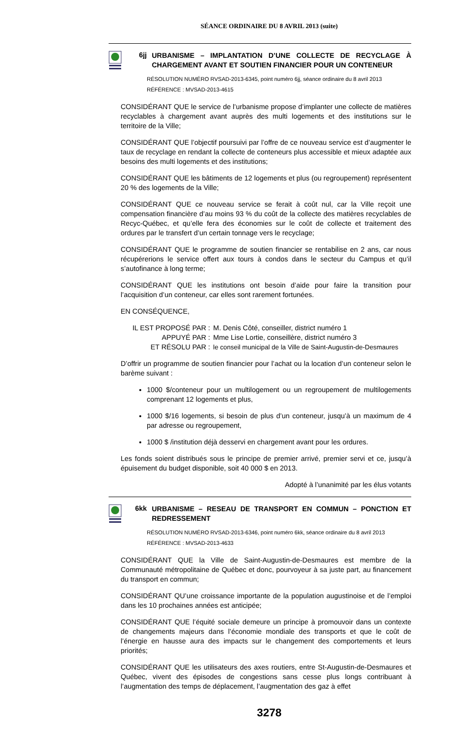SÉANCE ORDINAIRE DU 8 AVRIL 2013 (suite)
6jj
URBANISME – IMPLANTATION D’UNE COLLECTE DE RECYCLAGE À CHARGEMENT AVANT ET SOUTIEN FINANCIER POUR UN CONTENEUR
RÉSOLUTION NUMÉRO RVSAD-2013-6345, point numéro 6jj, séance ordinaire du 8 avril 2013
RÉFÉRENCE : MVSAD-2013-4615
CONSIDÉRANT QUE le service de l’urbanisme propose d’implanter une collecte de matières recyclables à chargement avant auprès des multi logements et des institutions sur le territoire de la Ville;
CONSIDÉRANT QUE l’objectif poursuivi par l’offre de ce nouveau service est d’augmenter le taux de recyclage en rendant la collecte de conteneurs plus accessible et mieux adaptée aux besoins des multi logements et des institutions;
CONSIDÉRANT QUE les bâtiments de 12 logements et plus (ou regroupement) représentent 20 % des logements de la Ville;
CONSIDÉRANT QUE ce nouveau service se ferait à coût nul, car la Ville reçoit une compensation financière d’au moins 93 % du coût de la collecte des matières recyclables de Recyc-Québec, et qu’elle fera des économies sur le coût de collecte et traitement des ordures par le transfert d’un certain tonnage vers le recyclage;
CONSIDÉRANT QUE le programme de soutien financier se rentabilise en 2 ans, car nous récupérerions le service offert aux tours à condos dans le secteur du Campus et qu’il s’autofinance à long terme;
CONSIDÉRANT QUE les institutions ont besoin d’aide pour faire la transition pour l’acquisition d’un conteneur, car elles sont rarement fortunées.
EN CONSÉQUENCE,
IL EST PROPOSÉ PAR :
M. Denis Côté, conseiller, district numéro 1
APPUYÉ PAR :
Mme Lise Lortie, conseillère, district numéro 3
ET RÉSOLU PAR :
le conseil municipal de la Ville de Saint-Augustin-de-Desmaures
D’offrir un programme de soutien financier pour l’achat ou la location d’un conteneur selon le barème suivant :
1000 $/conteneur pour un multilogement ou un regroupement de multilogements comprenant 12 logements et plus,
1000 $/16 logements, si besoin de plus d’un conteneur, jusqu’à un maximum de 4 par adresse ou regroupement,
1000 $ /institution déjà desservi en chargement avant pour les ordures.
Les fonds soient distribués sous le principe de premier arrivé, premier servi et ce, jusqu’à épuisement du budget disponible, soit 40 000 $ en 2013.
Adopté à l’unanimité par les élus votants
6kk
URBANISME – RESEAU DE TRANSPORT EN COMMUN – PONCTION ET REDRESSEMENT
RÉSOLUTION NUMÉRO RVSAD-2013-6346, point numéro 6kk, séance ordinaire du 8 avril 2013
RÉFÉRENCE : MVSAD-2013-4633
CONSIDÉRANT QUE la Ville de Saint-Augustin-de-Desmaures est membre de la Communauté métropolitaine de Québec et donc, pourvoyeur à sa juste part, au financement du transport en commun;
CONSIDÉRANT QU’une croissance importante de la population augustinoise et de l’emploi dans les 10 prochaines années est anticipée;
CONSIDÉRANT QUE l’équité sociale demeure un principe à promouvoir dans un contexte de changements majeurs dans l’économie mondiale des transports et que le coût de l’énergie en hausse aura des impacts sur le changement des comportements et leurs priorités;
CONSIDÉRANT QUE les utilisateurs des axes routiers, entre St-Augustin-de-Desmaures et Québec, vivent des épisodes de congestions sans cesse plus longs contribuant à l’augmentation des temps de déplacement, l’augmentation des gaz à effet
3278